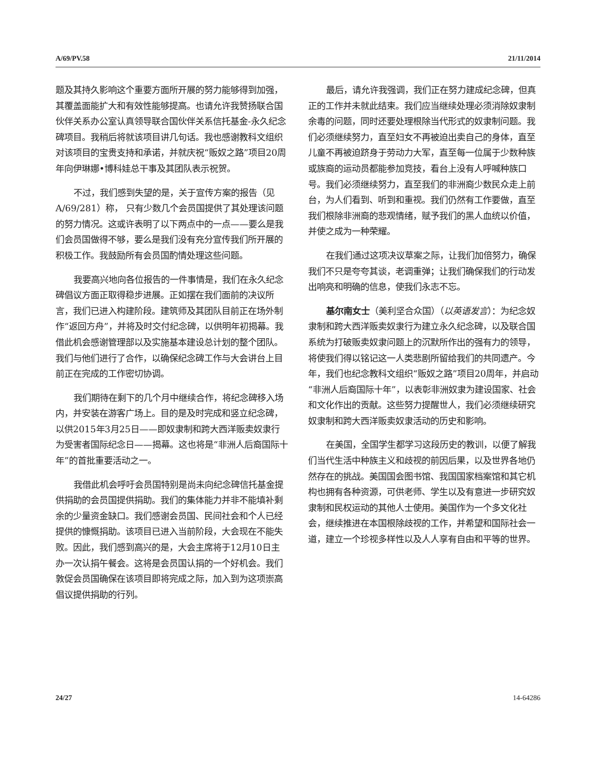A/69/PV.58 21/11/2014
题及其持久影响这个重要方面所开展的努力能够得到加强，其覆盖面能扩大和有效性能够提高。也请允许我赞扬联合国伙伴关系办公室认真领导联合国伙伴关系信托基金-永久纪念碑项目。我稍后将就该项目讲几句话。我也感谢教科文组织对该项目的宝贵支持和承诺，并就庆祝“贩奴之路”项目20周年向伊琳娜•博科娃总干事及其团队表示祝贺。
不过，我们感到失望的是，关于宣传方案的报告（见A/69/281）称， 只有少数几个会员国提供了其处理该问题的努力情况。这或许表明了以下两点中的一点——要么是我们会员国做得不够，要么是我们没有充分宣传我们所开展的积极工作。我鼓励所有会员国酌情处理这些问题。
我要高兴地向各位报告的一件事情是，我们在永久纪念碑倡议方面正取得稳步进展。正如摆在我们面前的决议所言，我们已进入构建阶段。建筑师及其团队目前正在场外制作“返回方舟”，并将及时交付纪念碑，以供明年初揭幕。我借此机会感谢管理部以及实施基本建设总计划的整个团队。我们与他们进行了合作，以确保纪念碑工作与大会讲台上目前正在完成的工作密切协调。
我们期待在剩下的几个月中继续合作，将纪念碑移入场内，并安装在游客广场上。目的是及时完成和竖立纪念碑，以供2015年3月25日——即奴隶制和跨大西洋贩卖奴隶行为受害者国际纪念日——揭幕。这也将是“非洲人后裔国际十年”的首批重要活动之一。
我借此机会呼吁会员国特别是尚未向纪念碑信托基金提供捐助的会员国提供捐助。我们的集体能力并非不能填补剩余的少量资金缺口。我们感谢会员国、民间社会和个人已经提供的慷慨捐助。该项目已进入当前阶段，大会现在不能失败。因此，我们感到高兴的是，大会主席将于12月10日主办一次认捐午餐会。这将是会员国认捐的一个好机会。我们敦促会员国确保在该项目即将完成之际，加入到为这项崇高倡议提供捐助的行列。
最后，请允许我强调，我们正在努力建成纪念碑，但真正的工作并未就此结束。我们应当继续处理必须消除奴隶制余毒的问题，同时还要处理根除当代形式的奴隶制问题。我们必须继续努力，直至妇女不再被迫出卖自己的身体，直至儿童不再被迫跻身于劳动力大军，直至每一位属于少数种族或族裔的运动员都能参加竞技，看台上没有人呼喊种族口号。我们必须继续努力，直至我们的非洲裔少数民众走上前台，为人们看到、听到和重视。我们仍然有工作要做，直至我们根除非洲裔的悲观情绪，赋予我们的黑人血统以价值，并使之成为一种荣耀。
在我们通过这项决议草案之际，让我们加倍努力，确保我们不只是夸夸其谈，老调重弹；让我们确保我们的行动发出响亮和明确的信息，使我们永志不忘。
基尔南女士（美利坚合众国）（以英语发言）：为纪念奴隶制和跨大西洋贩卖奴隶行为建立永久纪念碑，以及联合国系统为打破贩卖奴隶问题上的沉默所作出的强有力的领导，将使我们得以铭记这一人类悲剧所留给我们的共同遗产。今年，我们也纪念教科文组织“贩奴之路”项目20周年，并启动“非洲人后裔国际十年”，以表彰非洲奴隶为建设国家、社会和文化作出的贡献。这些努力提醒世人，我们必须继续研究奴隶制和跨大西洋贩卖奴隶活动的历史和影响。
在美国，全国学生都学习这段历史的教训，以便了解我们当代生活中种族主义和歧视的前因后果，以及世界各地仍然存在的挑战。美国国会图书馆、我国国家档案馆和其它机构也拥有各种资源，可供老师、学生以及有意进一步研究奴隶制和民权运动的其他人士使用。美国作为一个多文化社会，继续推进在本国根除歧视的工作，并希望和国际社会一道，建立一个珍视多样性以及人人享有自由和平等的世界。
24/27 14-64286